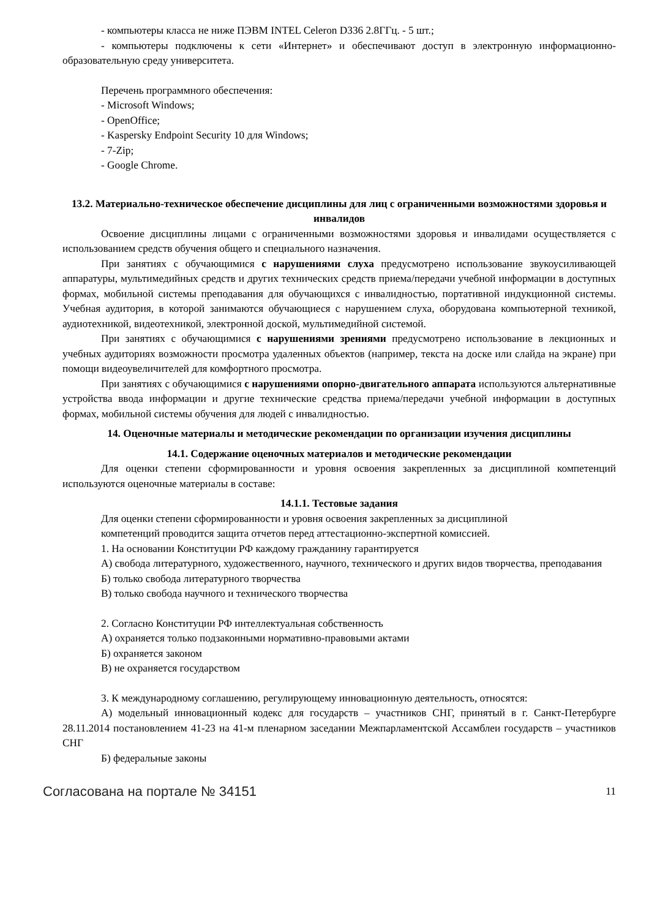- компьютеры класса не ниже ПЭВМ INTEL Celeron D336 2.8ГГц. - 5 шт.;
- компьютеры подключены к сети «Интернет» и обеспечивают доступ в электронную информационно-образовательную среду университета.
Перечень программного обеспечения:
- Microsoft Windows;
- OpenOffice;
- Kaspersky Endpoint Security 10 для Windows;
- 7-Zip;
- Google Chrome.
13.2. Материально-техническое обеспечение дисциплины для лиц с ограниченными возможностями здоровья и инвалидов
Освоение дисциплины лицами с ограниченными возможностями здоровья и инвалидами осуществляется с использованием средств обучения общего и специального назначения.
При занятиях с обучающимися с нарушениями слуха предусмотрено использование звукоусиливающей аппаратуры, мультимедийных средств и других технических средств приема/передачи учебной информации в доступных формах, мобильной системы преподавания для обучающихся с инвалидностью, портативной индукционной системы. Учебная аудитория, в которой занимаются обучающиеся с нарушением слуха, оборудована компьютерной техникой, аудиотехникой, видеотехникой, электронной доской, мультимедийной системой.
При занятиях с обучающимися с нарушениями зрениями предусмотрено использование в лекционных и учебных аудиториях возможности просмотра удаленных объектов (например, текста на доске или слайда на экране) при помощи видеоувеличителей для комфортного просмотра.
При занятиях с обучающимися с нарушениями опорно-двигательного аппарата используются альтернативные устройства ввода информации и другие технические средства приема/передачи учебной информации в доступных формах, мобильной системы обучения для людей с инвалидностью.
14. Оценочные материалы и методические рекомендации по организации изучения дисциплины
14.1. Содержание оценочных материалов и методические рекомендации
Для оценки степени сформированности и уровня освоения закрепленных за дисциплиной компетенций используются оценочные материалы в составе:
14.1.1. Тестовые задания
Для оценки степени сформированности и уровня освоения закрепленных за дисциплиной
компетенций проводится защита отчетов перед аттестационно-экспертной комиссией.
1. На основании Конституции РФ каждому гражданину гарантируется
А) свобода литературного, художественного, научного, технического и других видов творчества, преподавания
Б) только свобода литературного творчества
В) только свобода научного и технического творчества
2. Согласно Конституции РФ интеллектуальная собственность
А) охраняется только подзаконными нормативно-правовыми актами
Б) охраняется законом
В) не охраняется государством
3. К международному соглашению, регулирующему инновационную деятельность, относятся:
А) модельный инновационный кодекс для государств – участников СНГ, принятый в г. Санкт-Петербурге 28.11.2014 постановлением 41-23 на 41-м пленарном заседании Межпарламентской Ассамблеи государств – участников СНГ
Б) федеральные законы
Согласована на портале № 34151 11